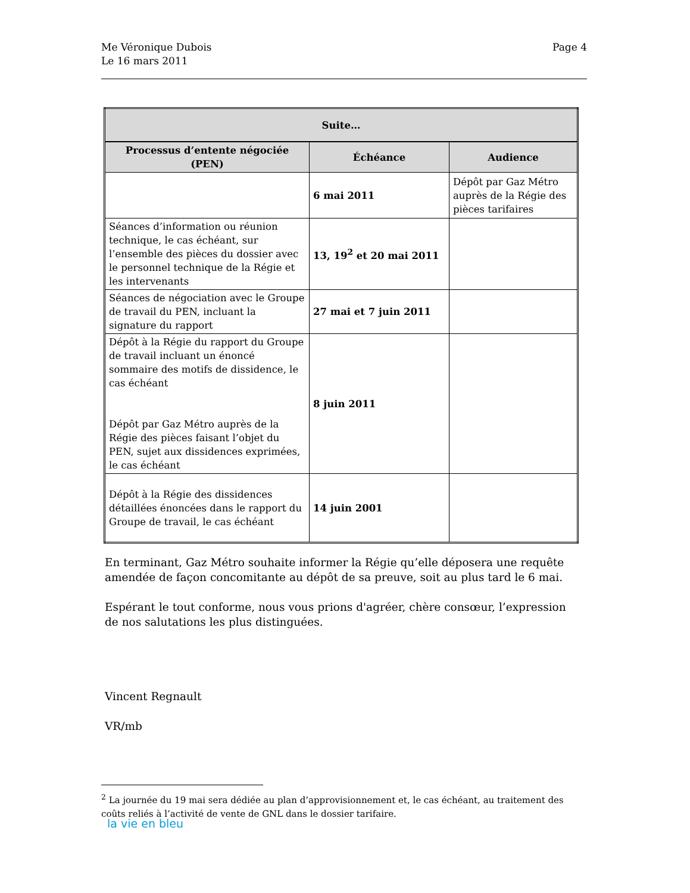Me Véronique Dubois
Le 16 mars 2011
Page 4
| Suite… | | |
| --- | --- | --- |
| Processus d’entente négociée (PEN) | Échéance | Audience |
| | 6 mai 2011 | Dépôt par Gaz Métro auprès de la Régie des pièces tarifaires |
| Séances d’information ou réunion technique, le cas échéant, sur l’ensemble des pièces du dossier avec le personnel technique de la Régie et les intervenants | 13, 19<sup>2</sup> et 20 mai 2011 | |
| Séances de négociation avec le Groupe de travail du PEN, incluant la signature du rapport | 27 mai et 7 juin 2011 | |
| Dépôt à la Régie du rapport du Groupe de travail incluant un énoncé sommaire des motifs de dissidence, le cas échéant Dépôt par Gaz Métro auprès de la Régie des pièces faisant l’objet du PEN, sujet aux dissidences exprimées, le cas échéant | 8 juin 2011 | |
| Dépôt à la Régie des dissidences détaillées énoncées dans le rapport du Groupe de travail, le cas échéant | 14 juin 2001 | |
En terminant, Gaz Métro souhaite informer la Régie qu’elle déposera une requête amendée de façon concomitante au dépôt de sa preuve, soit au plus tard le 6 mai.
Espérant le tout conforme, nous vous prions d'agréer, chère consœur, l’expression de nos salutations les plus distinguées.
Vincent Regnault
VR/mb
<sup>2</sup> La journée du 19 mai sera dédiée au plan d’approvisionnement et, le cas échéant, au traitement des coûts reliés à l’activité de vente de GNL dans le dossier tarifaire.
la vie en bleu